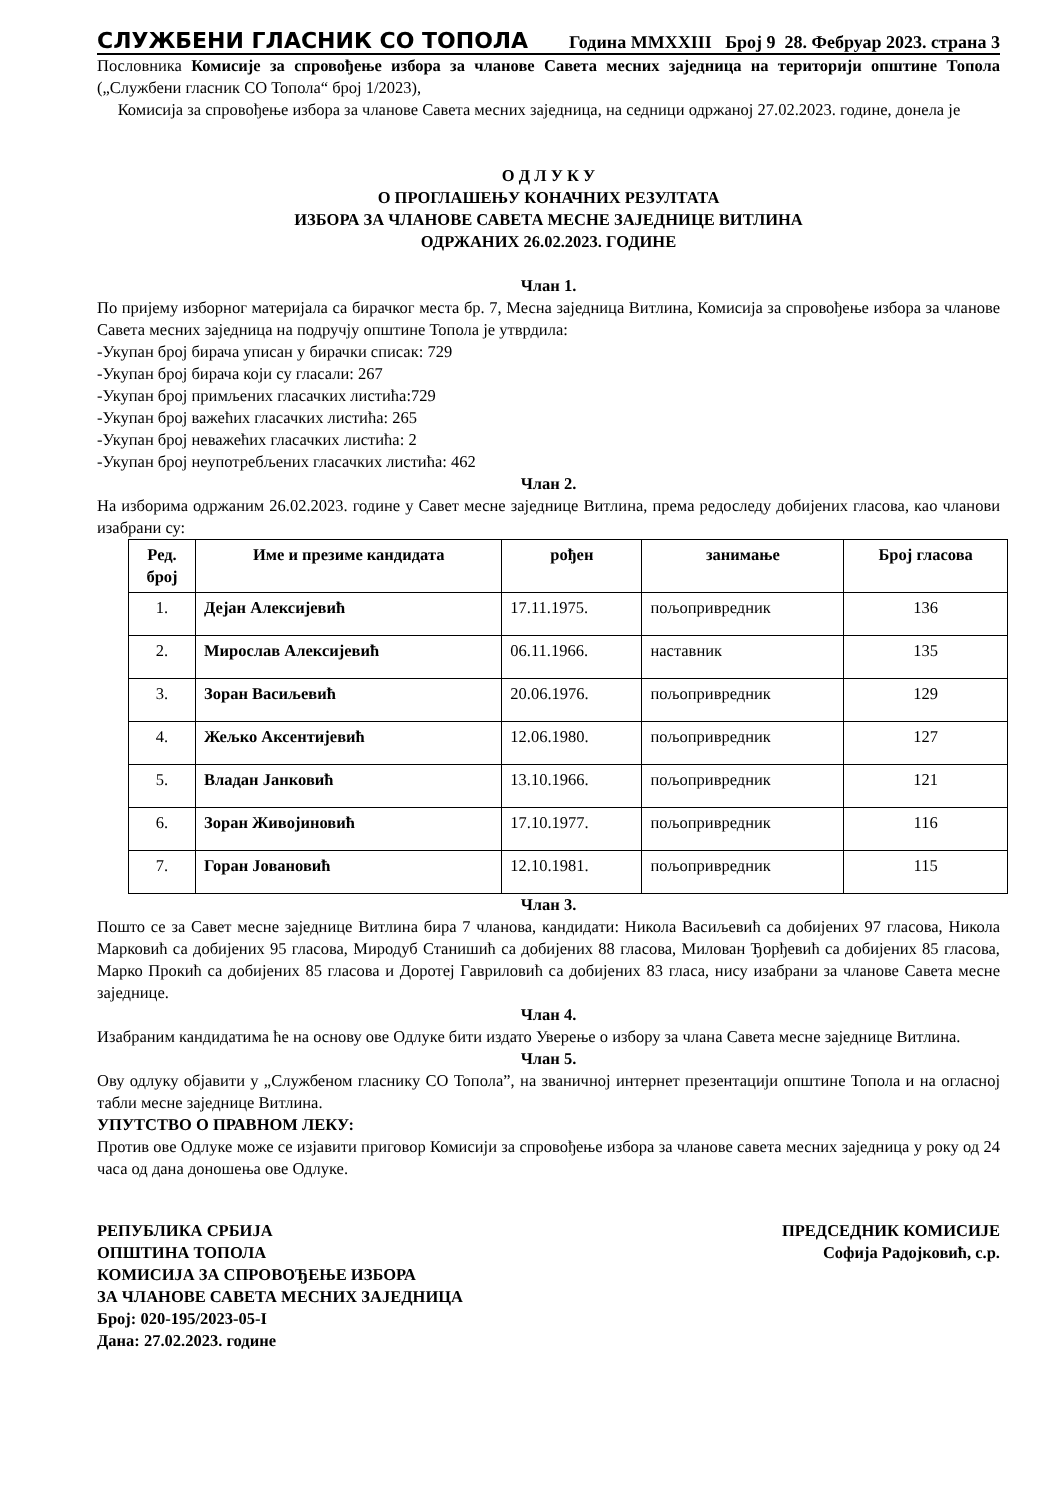СЛУЖБЕНИ ГЛАСНИК СО ТОПОЛА Година MMXXIII Број 9 28. Фебруар 2023. страна 3
Пословника Комисије за спровођење избора за чланове Савета месних заједница на територији општине Топола („Службени гласник СО Топола“ број 1/2023),
Комисија за спровођење избора за чланове Савета месних заједница, на седници одржаној 27.02.2023. године, донела је
О Д Л У К У
О ПРОГЛАШЕЊУ КОНАЧНИХ РЕЗУЛТАТА
ИЗБОРА ЗА ЧЛАНОВЕ САВЕТА МЕСНЕ ЗАЈЕДНИЦЕ ВИТЛИНА
ОДРЖАНИХ 26.02.2023. ГОДИНЕ
Члан 1.
По пријему изборног материјала са бирачког места бр. 7, Месна заједница Витлина, Комисија за спровођење избора за чланове Савета месних заједница на подручју општине Топола је утврдила:
-Укупан број бирача уписан у бирачки списак: 729
-Укупан број бирача који су гласали: 267
-Укупан број примљених гласачких листића:729
-Укупан број важећих гласачких листића: 265
-Укупан број неважећих гласачких листића: 2
-Укупан број неупотребљених гласачких листића: 462
Члан 2.
На изборима одржаним 26.02.2023. године у Савет месне заједнице Витлина, према редоследу добијених гласова, као чланови изабрани су:
| Ред. број | Име и презиме кандидата | рођен | занимање | Број гласова |
| --- | --- | --- | --- | --- |
| 1. | Дејан Алексијевић | 17.11.1975. | пољопривредник | 136 |
| 2. | Мирослав Алексијевић | 06.11.1966. | наставник | 135 |
| 3. | Зоран Васиљевић | 20.06.1976. | пољопривредник | 129 |
| 4. | Жељко Аксентијевић | 12.06.1980. | пољопривредник | 127 |
| 5. | Владан Јанковић | 13.10.1966. | пољопривредник | 121 |
| 6. | Зоран Живојиновић | 17.10.1977. | пољопривредник | 116 |
| 7. | Горан Јовановић | 12.10.1981. | пољопривредник | 115 |
Члан 3.
Пошто се за Савет месне заједнице Витлина бира 7 чланова, кандидати: Никола Васиљевић са добијених 97 гласова, Никола Марковић са добијених 95 гласова, Миродуб Станишић са добијених 88 гласова, Милован Ђорђевић са добијених 85 гласова, Марко Прокић са добијених 85 гласова и Доротеј Гавриловић са добијених 83 гласа, нису изабрани за чланове Савета месне заједнице.
Члан 4.
Изабраним кандидатима ће на основу ове Одлуке бити издато Уверење о избору за члана Савета месне заједнице Витлина.
Члан 5.
Ову одлуку објавити у „Службеном гласнику СО Топола”, на званичној интернет презентацији општине Топола и на огласној табли месне заједнице Витлина.
УПУТСТВО О ПРАВНОМ ЛЕКУ:
Против ове Одлуке може се изјавити приговор Комисији за спровођење избора за чланове савета месних заједница у року од 24 часа од дана доношења ове Одлуке.
РЕПУБЛИКА СРБИЈА
ОПШТИНА ТОПОЛА
КОМИСИЈА ЗА СПРОВОЂЕЊЕ ИЗБОРА
ЗА ЧЛАНОВЕ САВЕТА МЕСНИХ ЗАЈЕДНИЦА
Број: 020-195/2023-05-I
Дана: 27.02.2023. године
ПРЕДСЕДНИК КОМИСИЈЕ
Софија Радојковић, с.р.